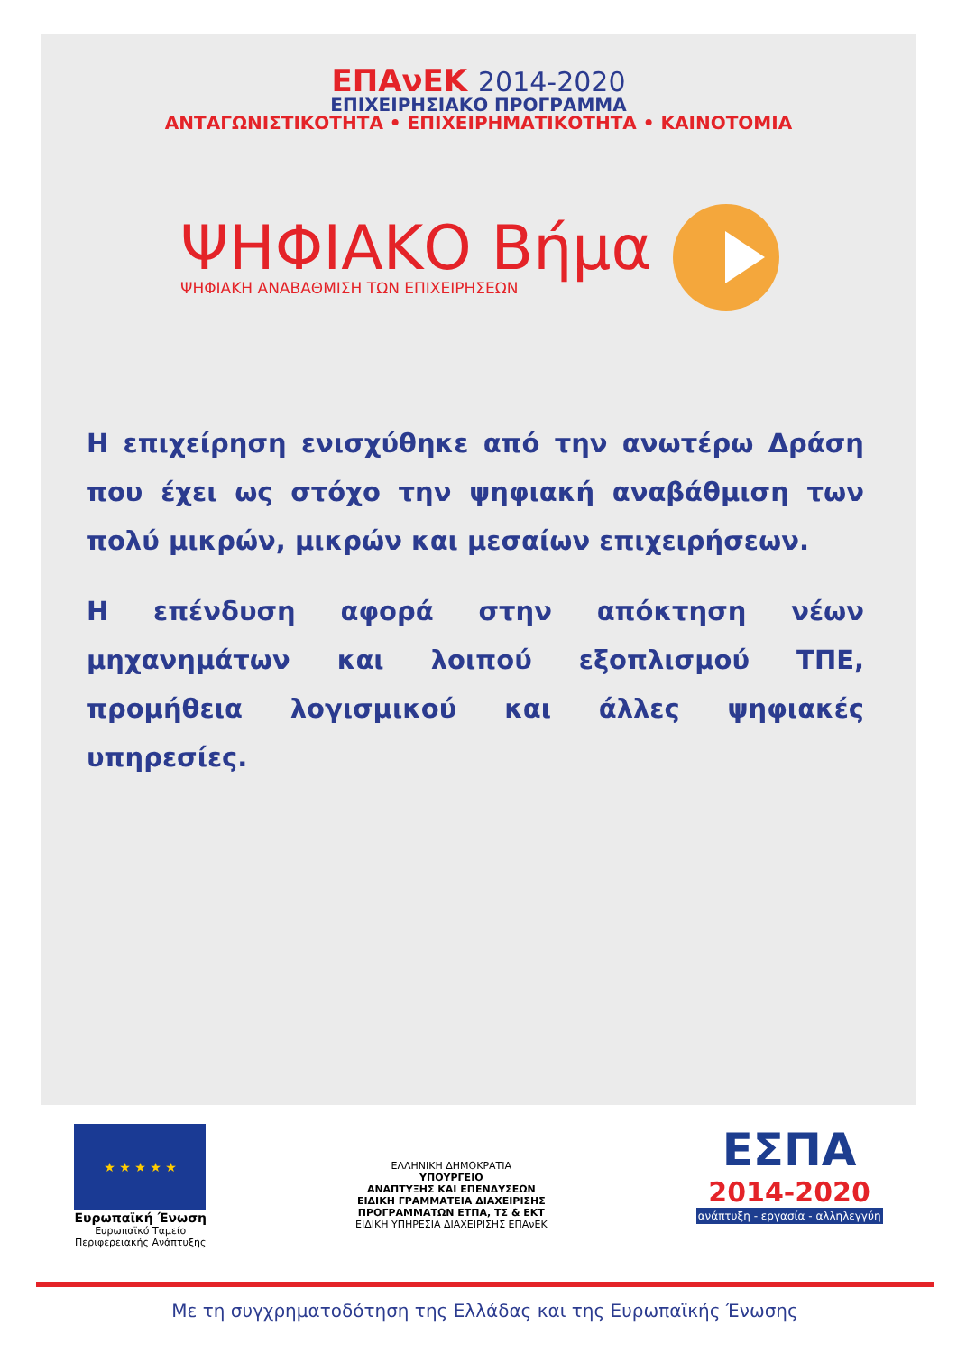ΕΠΑνΕΚ 2014-2020
ΕΠΙΧΕΙΡΗΣΙΑΚΟ ΠΡΟΓΡΑΜΜΑ
ΑΝΤΑΓΩΝΙΣΤΙΚΟΤΗΤΑ • ΕΠΙΧΕΙΡΗΜΑΤΙΚΟΤΗΤΑ • ΚΑΙΝΟΤΟΜΙΑ
ΨΗΦΙΑΚΟ Βήμα
ΨΗΦΙΑΚΗ ΑΝΑΒΑΘΜΙΣΗ ΤΩΝ ΕΠΙΧΕΙΡΗΣΕΩΝ
Η επιχείρηση ενισχύθηκε από την ανωτέρω Δράση που έχει ως στόχο την ψηφιακή αναβάθμιση των πολύ μικρών, μικρών και μεσαίων επιχειρήσεων.
Η επένδυση αφορά στην απόκτηση νέων μηχανημάτων και λοιπού εξοπλισμού ΤΠΕ, προμήθεια λογισμικού και άλλες ψηφιακές υπηρεσίες.
★ ★ ★ ★ ★
Ευρωπαϊκή Ένωση
Ευρωπαϊκό Ταμείο
Περιφερειακής Ανάπτυξης
ΕΛΛΗΝΙΚΗ ΔΗΜΟΚΡΑΤΙΑ
ΥΠΟΥΡΓΕΙΟ
ΑΝΑΠΤΥΞΗΣ ΚΑΙ ΕΠΕΝΔΥΣΕΩΝ
ΕΙΔΙΚΗ ΓΡΑΜΜΑΤΕΙΑ ΔΙΑΧΕΙΡΙΣΗΣ
ΠΡΟΓΡΑΜΜΑΤΩΝ ΕΤΠΑ, ΤΣ & ΕΚΤ
ΕΙΔΙΚΗ ΥΠΗΡΕΣΙΑ ΔΙΑΧΕΙΡΙΣΗΣ ΕΠΑνΕΚ
ΕΣΠΑ
2014-2020
ανάπτυξη - εργασία - αλληλεγγύη
Με τη συγχρηματοδότηση της Ελλάδας και της Ευρωπαϊκής Ένωσης